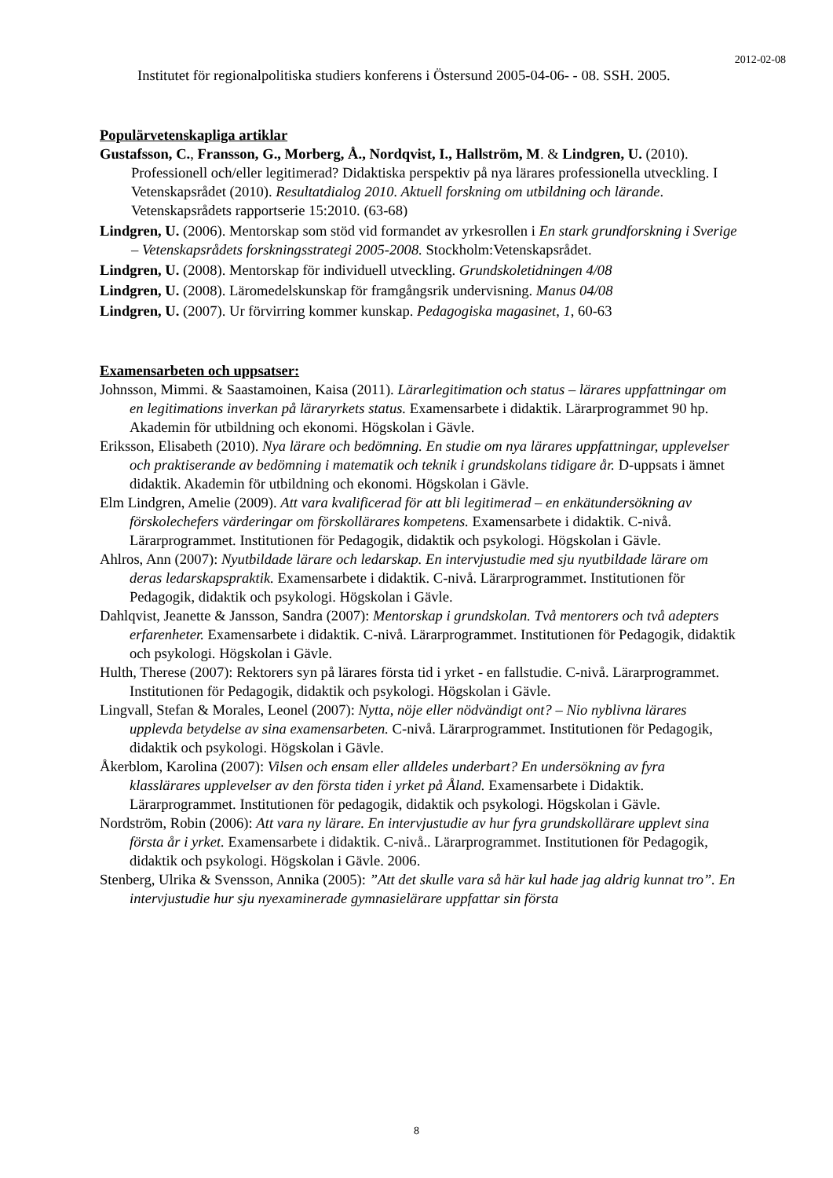2012-02-08
Institutet för regionalpolitiska studiers konferens i Östersund 2005-04-06- - 08. SSH. 2005.
Populärvetenskapliga artiklar
Gustafsson, C., Fransson, G., Morberg, Å., Nordqvist, I., Hallström, M. & Lindgren, U. (2010). Professionell och/eller legitimerad? Didaktiska perspektiv på nya lärares professionella utveckling. I Vetenskapsrådet (2010). Resultatdialog 2010. Aktuell forskning om utbildning och lärande. Vetenskapsrådets rapportserie 15:2010. (63-68)
Lindgren, U. (2006). Mentorskap som stöd vid formandet av yrkesrollen i En stark grundforskning i Sverige – Vetenskapsrådets forskningsstrategi 2005-2008. Stockholm:Vetenskapsrådet.
Lindgren, U. (2008). Mentorskap för individuell utveckling. Grundskoletidningen 4/08
Lindgren, U. (2008). Läromedelskunskap för framgångsrik undervisning. Manus 04/08
Lindgren, U. (2007). Ur förvirring kommer kunskap. Pedagogiska magasinet, 1, 60-63
Examensarbeten och uppsatser:
Johnsson, Mimmi. & Saastamoinen, Kaisa (2011). Lärarlegitimation och status – lärares uppfattningar om en legitimations inverkan på läraryrkets status. Examensarbete i didaktik. Lärarprogrammet 90 hp. Akademin för utbildning och ekonomi. Högskolan i Gävle.
Eriksson, Elisabeth (2010). Nya lärare och bedömning. En studie om nya lärares uppfattningar, upplevelser och praktiserande av bedömning i matematik och teknik i grundskolans tidigare år. D-uppsats i ämnet didaktik. Akademin för utbildning och ekonomi. Högskolan i Gävle.
Elm Lindgren, Amelie (2009). Att vara kvalificerad för att bli legitimerad – en enkätundersökning av förskolechefers värderingar om förskollärares kompetens. Examensarbete i didaktik. C-nivå. Lärarprogrammet. Institutionen för Pedagogik, didaktik och psykologi. Högskolan i Gävle.
Ahlros, Ann (2007): Nyutbildade lärare och ledarskap. En intervjustudie med sju nyutbildade lärare om deras ledarskapspraktik. Examensarbete i didaktik. C-nivå. Lärarprogrammet. Institutionen för Pedagogik, didaktik och psykologi. Högskolan i Gävle.
Dahlqvist, Jeanette & Jansson, Sandra (2007): Mentorskap i grundskolan. Två mentorers och två adepters erfarenheter. Examensarbete i didaktik. C-nivå. Lärarprogrammet. Institutionen för Pedagogik, didaktik och psykologi. Högskolan i Gävle.
Hulth, Therese (2007): Rektorers syn på lärares första tid i yrket - en fallstudie. C-nivå. Lärarprogrammet. Institutionen för Pedagogik, didaktik och psykologi. Högskolan i Gävle.
Lingvall, Stefan & Morales, Leonel (2007): Nytta, nöje eller nödvändigt ont? – Nio nyblivna lärares upplevda betydelse av sina examensarbeten. C-nivå. Lärarprogrammet. Institutionen för Pedagogik, didaktik och psykologi. Högskolan i Gävle.
Åkerblom, Karolina (2007): Vilsen och ensam eller alldeles underbart? En undersökning av fyra klasslärares upplevelser av den första tiden i yrket på Åland. Examensarbete i Didaktik. Lärarprogrammet. Institutionen för pedagogik, didaktik och psykologi. Högskolan i Gävle.
Nordström, Robin (2006): Att vara ny lärare. En intervjustudie av hur fyra grundskollärare upplevt sina första år i yrket. Examensarbete i didaktik. C-nivå.. Lärarprogrammet. Institutionen för Pedagogik, didaktik och psykologi. Högskolan i Gävle. 2006.
Stenberg, Ulrika & Svensson, Annika (2005): ”Att det skulle vara så här kul hade jag aldrig kunnat tro”. En intervjustudie hur sju nyexaminerade gymnasielärare uppfattar sin första
8